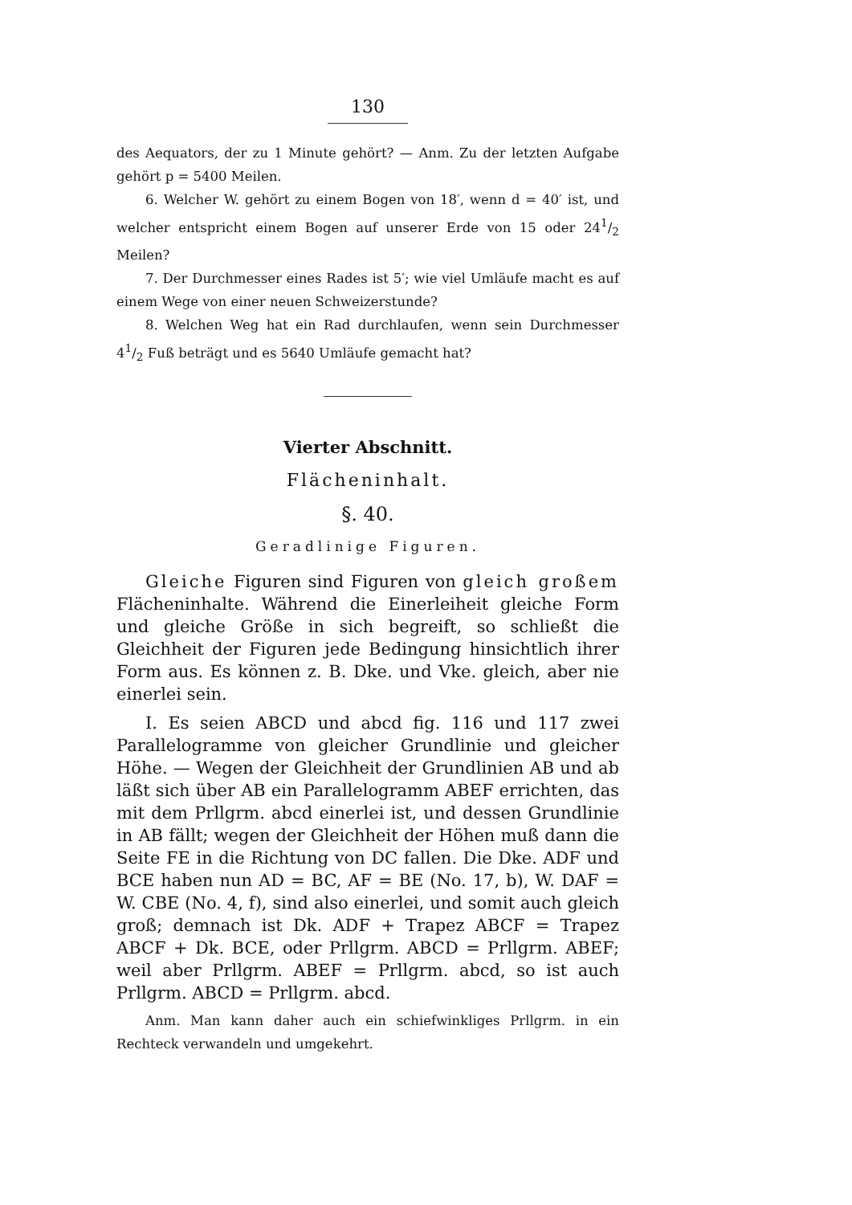130
des Aequators, der zu 1 Minute gehört? — Anm. Zu der letzten Aufgabe gehört p = 5400 Meilen.
6. Welcher W. gehört zu einem Bogen von 18′, wenn d = 40′ ist, und welcher entspricht einem Bogen auf unserer Erde von 15 oder 241/2 Meilen?
7. Der Durchmesser eines Rades ist 5′; wie viel Umläufe macht es auf einem Wege von einer neuen Schweizerstunde?
8. Welchen Weg hat ein Rad durchlaufen, wenn sein Durchmesser 41/2 Fuß beträgt und es 5640 Umläufe gemacht hat?
Vierter Abschnitt.
Flächeninhalt.
§. 40.
Geradlinige Figuren.
Gleiche Figuren sind Figuren von gleich großem Flächeninhalte. Während die Einerleiheit gleiche Form und gleiche Größe in sich begreift, so schließt die Gleichheit der Figuren jede Bedingung hinsichtlich ihrer Form aus. Es können z. B. Dke. und Vke. gleich, aber nie einerlei sein.
I. Es seien ABCD und abcd fig. 116 und 117 zwei Parallelogramme von gleicher Grundlinie und gleicher Höhe. — Wegen der Gleichheit der Grundlinien AB und ab läßt sich über AB ein Parallelogramm ABEF errichten, das mit dem Prllgrm. abcd einerlei ist, und dessen Grundlinie in AB fällt; wegen der Gleichheit der Höhen muß dann die Seite FE in die Richtung von DC fallen. Die Dke. ADF und BCE haben nun AD = BC, AF = BE (No. 17, b), W. DAF = W. CBE (No. 4, f), sind also einerlei, und somit auch gleich groß; demnach ist Dk. ADF + Trapez ABCF = Trapez ABCF + Dk. BCE, oder Prllgrm. ABCD = Prllgrm. ABEF; weil aber Prllgrm. ABEF = Prllgrm. abcd, so ist auch Prllgrm. ABCD = Prllgrm. abcd.
Anm. Man kann daher auch ein schiefwinkliges Prllgrm. in ein Rechteck verwandeln und umgekehrt.